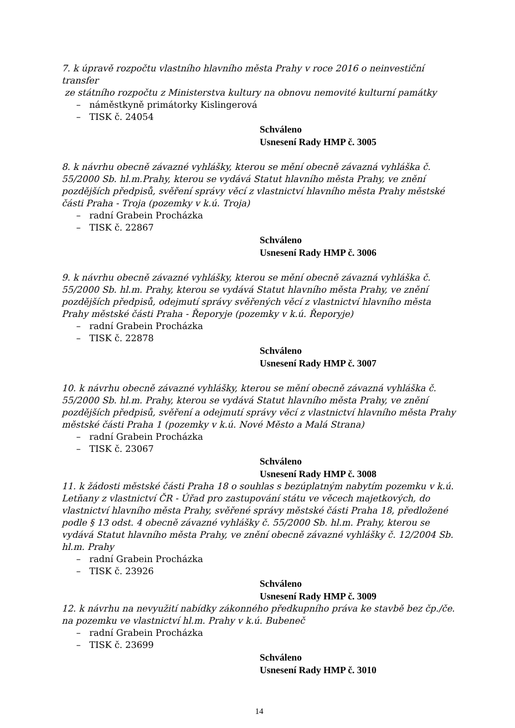7. k úpravě rozpočtu vlastního hlavního města Prahy v roce 2016 o neinvestiční transfer
ze státního rozpočtu z Ministerstva kultury na obnovu nemovité kulturní památky
– náměstkyně primátorky Kislingerová
– TISK č. 24054
Schváleno
Usnesení Rady HMP č. 3005
8. k návrhu obecně závazné vyhlášky, kterou se mění obecně závazná vyhláška č. 55/2000 Sb. hl.m.Prahy, kterou se vydává Statut hlavního města Prahy, ve znění pozdějších předpisů, svěření správy věcí z vlastnictví hlavního města Prahy městské části Praha - Troja (pozemky v k.ú. Troja)
– radní Grabein Procházka
– TISK č. 22867
Schváleno
Usnesení Rady HMP č. 3006
9. k návrhu obecně závazné vyhlášky, kterou se mění obecně závazná vyhláška č. 55/2000 Sb. hl.m. Prahy, kterou se vydává Statut hlavního města Prahy, ve znění pozdějších předpisů, odejmutí správy svěřených věcí z vlastnictví hlavního města Prahy městské části Praha - Řeporyje (pozemky v k.ú. Řeporyje)
– radní Grabein Procházka
– TISK č. 22878
Schváleno
Usnesení Rady HMP č. 3007
10. k návrhu obecně závazné vyhlášky, kterou se mění obecně závazná vyhláška č. 55/2000 Sb. hl.m. Prahy, kterou se vydává Statut hlavního města Prahy, ve znění pozdějších předpisů, svěření a odejmutí správy věcí z vlastnictví hlavního města Prahy městské části Praha 1 (pozemky v k.ú. Nové Město a Malá Strana)
– radní Grabein Procházka
– TISK č. 23067
Schváleno
Usnesení Rady HMP č. 3008
11. k žádosti městské části Praha 18 o souhlas s bezúplatným nabytím pozemku v k.ú. Letňany z vlastnictví ČR - Úřad pro zastupování státu ve věcech majetkových, do vlastnictví hlavního města Prahy, svěřené správy městské části Praha 18, předložené podle § 13 odst. 4 obecně závazné vyhlášky č. 55/2000 Sb. hl.m. Prahy, kterou se vydává Statut hlavního města Prahy, ve znění obecně závazné vyhlášky č. 12/2004 Sb. hl.m. Prahy
– radní Grabein Procházka
– TISK č. 23926
Schváleno
Usnesení Rady HMP č. 3009
12. k návrhu na nevyužití nabídky zákonného předkupního práva ke stavbě bez čp./če. na pozemku ve vlastnictví hl.m. Prahy v k.ú. Bubeneč
– radní Grabein Procházka
– TISK č. 23699
Schváleno
Usnesení Rady HMP č. 3010
14